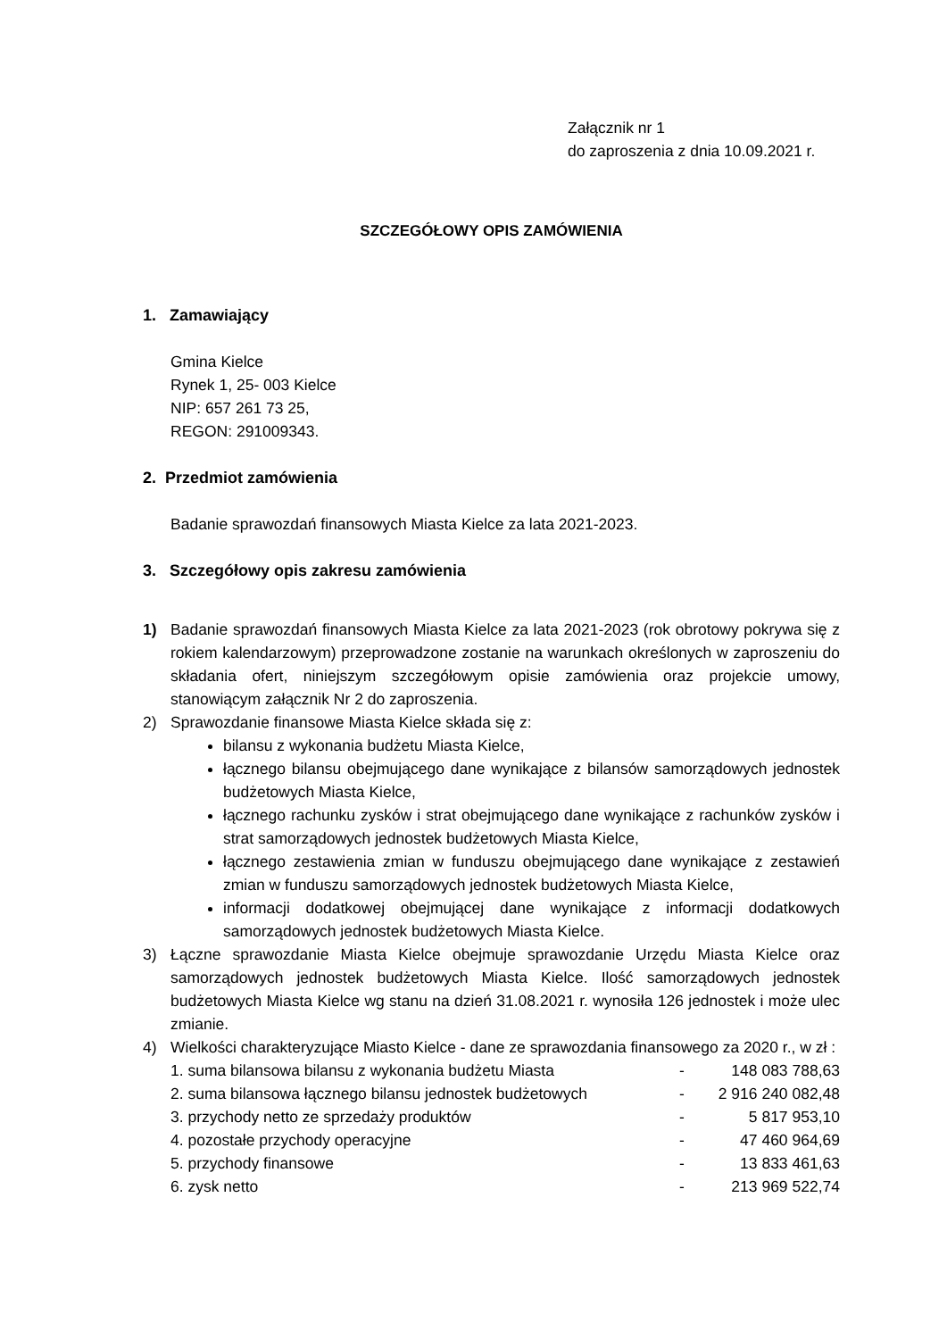Załącznik nr 1
do zaproszenia z dnia 10.09.2021 r.
SZCZEGÓŁOWY OPIS ZAMÓWIENIA
1. Zamawiający
Gmina Kielce
Rynek 1, 25- 003 Kielce
NIP: 657 261 73 25,
REGON: 291009343.
2. Przedmiot zamówienia
Badanie sprawozdań finansowych Miasta Kielce za lata 2021-2023.
3. Szczegółowy opis zakresu zamówienia
1) Badanie sprawozdań finansowych Miasta Kielce za lata 2021-2023 (rok obrotowy pokrywa się z rokiem kalendarzowym) przeprowadzone zostanie na warunkach określonych w zaproszeniu do składania ofert, niniejszym szczegółowym opisie zamówienia oraz projekcie umowy, stanowiącym załącznik Nr 2 do zaproszenia.
2) Sprawozdanie finansowe Miasta Kielce składa się z:
bilansu z wykonania budżetu Miasta Kielce,
łącznego bilansu obejmującego dane wynikające z bilansów samorządowych jednostek budżetowych Miasta Kielce,
łącznego rachunku zysków i strat obejmującego dane wynikające z rachunków zysków i strat samorządowych jednostek budżetowych Miasta Kielce,
łącznego zestawienia zmian w funduszu obejmującego dane wynikające z zestawień zmian w funduszu samorządowych jednostek budżetowych Miasta Kielce,
informacji dodatkowej obejmującej dane wynikające z informacji dodatkowych samorządowych jednostek budżetowych Miasta Kielce.
3) Łączne sprawozdanie Miasta Kielce obejmuje sprawozdanie Urzędu Miasta Kielce oraz samorządowych jednostek budżetowych Miasta Kielce. Ilość samorządowych jednostek budżetowych Miasta Kielce wg stanu na dzień 31.08.2021 r. wynosiła 126 jednostek i może ulec zmianie.
4) Wielkości charakteryzujące Miasto Kielce - dane ze sprawozdania finansowego za 2020 r., w zł :
| 1. suma bilansowa bilansu z wykonania budżetu Miasta | - | 148 083 788,63 |
| 2. suma bilansowa łącznego bilansu jednostek budżetowych | - | 2 916 240 082,48 |
| 3. przychody netto ze sprzedaży produktów | - | 5 817 953,10 |
| 4. pozostałe przychody operacyjne | - | 47 460 964,69 |
| 5. przychody finansowe | - | 13 833 461,63 |
| 6. zysk netto | - | 213 969 522,74 |